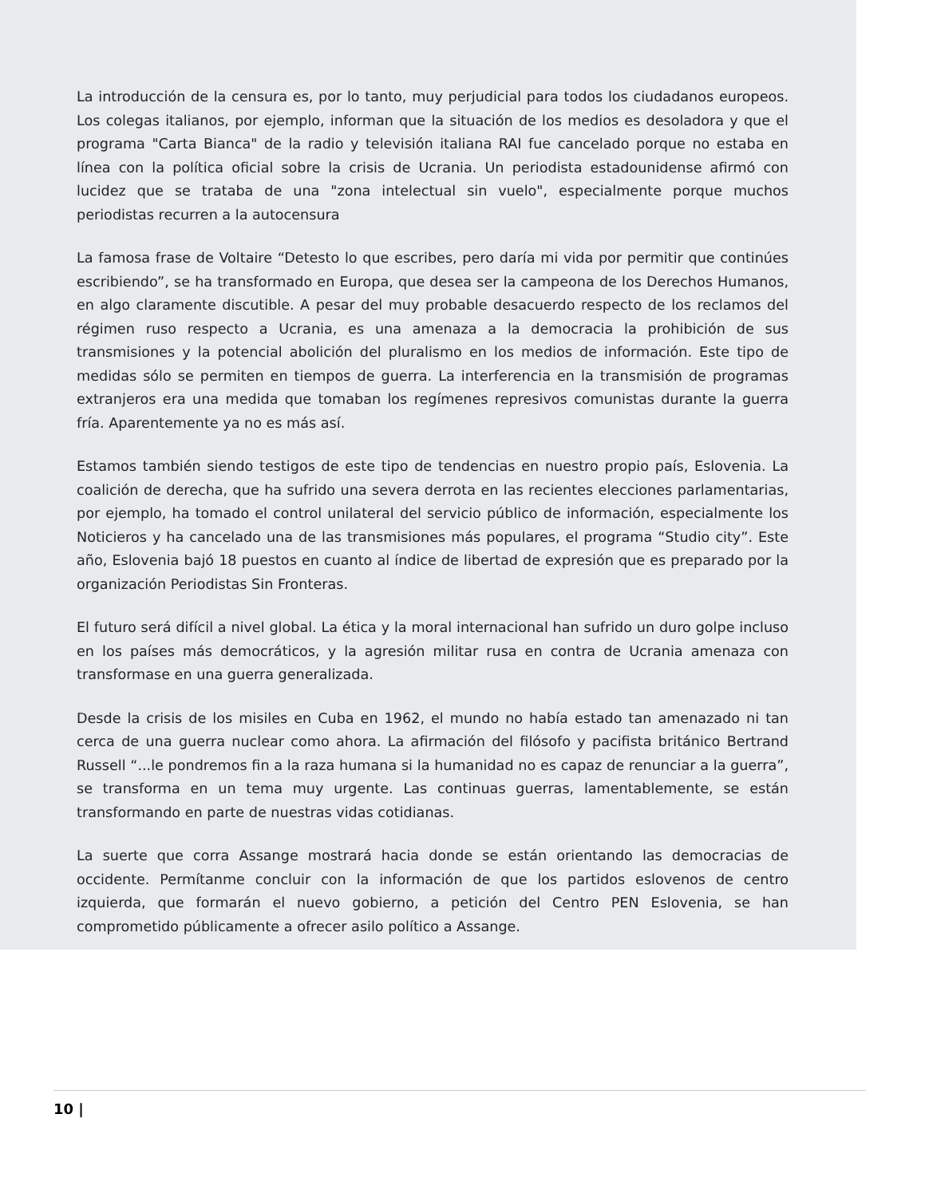La introducción de la censura es, por lo tanto, muy perjudicial para todos los ciudadanos europeos. Los colegas italianos, por ejemplo, informan que la situación de los medios es desoladora y que el programa "Carta Bianca" de la radio y televisión italiana RAI fue cancelado porque no estaba en línea con la política oficial sobre la crisis de Ucrania. Un periodista estadounidense afirmó con lucidez que se trataba de una "zona intelectual sin vuelo", especialmente porque muchos periodistas recurren a la autocensura
La famosa frase de Voltaire “Detesto lo que escribes, pero daría mi vida por permitir que continúes escribiendo”, se ha transformado en Europa, que desea ser la campeona de los Derechos Humanos, en algo claramente discutible. A pesar del muy probable desacuerdo respecto de los reclamos del régimen ruso respecto a Ucrania, es una amenaza a la democracia la prohibición de sus transmisiones y la potencial abolición del pluralismo en los medios de información. Este tipo de medidas sólo se permiten en tiempos de guerra. La interferencia en la transmisión de programas extranjeros era una medida que tomaban los regímenes represivos comunistas durante la guerra fría. Aparentemente ya no es más así.
Estamos también siendo testigos de este tipo de tendencias en nuestro propio país, Eslovenia. La coalición de derecha, que ha sufrido una severa derrota en las recientes elecciones parlamentarias, por ejemplo, ha tomado el control unilateral del servicio público de información, especialmente los Noticieros y ha cancelado una de las transmisiones más populares, el programa “Studio city”. Este año, Eslovenia bajó 18 puestos en cuanto al índice de libertad de expresión que es preparado por la organización Periodistas Sin Fronteras.
El futuro será difícil a nivel global. La ética y la moral internacional han sufrido un duro golpe incluso en los países más democráticos, y la agresión militar rusa en contra de Ucrania amenaza con transformase en una guerra generalizada.
Desde la crisis de los misiles en Cuba en 1962, el mundo no había estado tan amenazado ni tan cerca de una guerra nuclear como ahora. La afirmación del filósofo y pacifista británico Bertrand Russell “...le pondremos fin a la raza humana si la humanidad no es capaz de renunciar a la guerra”, se transforma en un tema muy urgente. Las continuas guerras, lamentablemente, se están transformando en parte de nuestras vidas cotidianas.
La suerte que corra Assange mostrará hacia donde se están orientando las democracias de occidente. Permítanme concluir con la información de que los partidos eslovenos de centro izquierda, que formarán el nuevo gobierno, a petición del Centro PEN Eslovenia, se han comprometido públicamente a ofrecer asilo político a Assange.
10 |